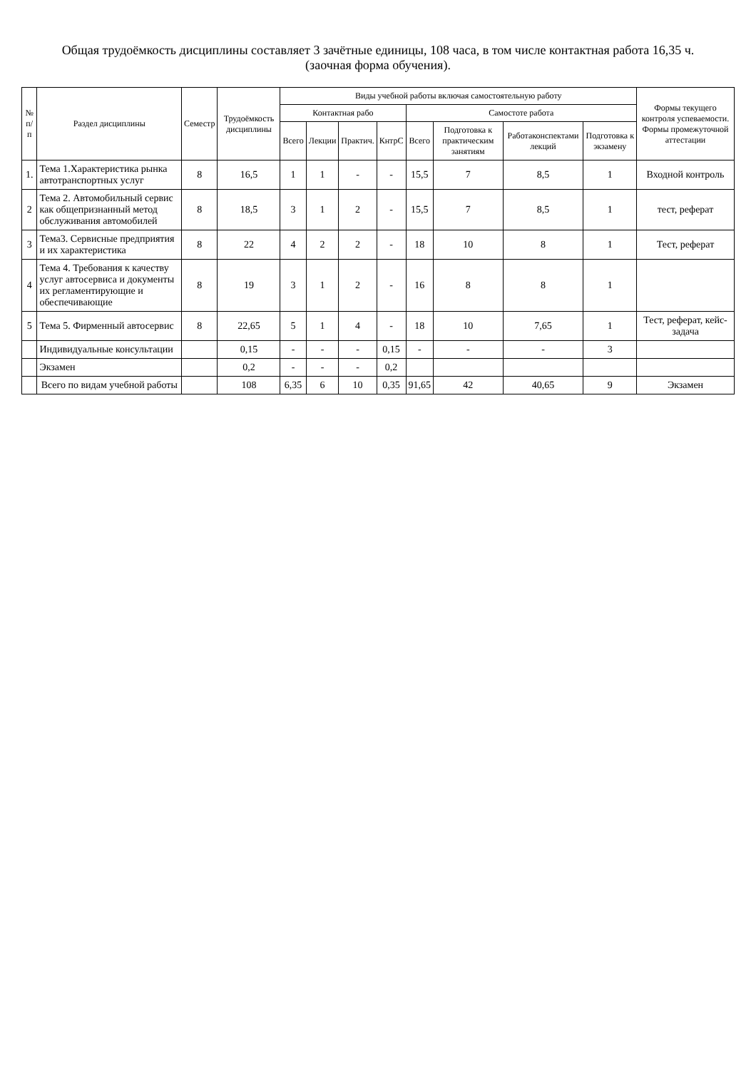Общая трудоёмкость дисциплины составляет 3 зачётные единицы, 108 часа, в том числе контактная работа 16,35 ч.
(заочная форма обучения).
| № п/п | Раздел дисциплины | Семестр | Трудоёмкость дисциплины | Виды учебной работы включая самостоятельную работу | | | | | | | | Формы текущего контроля успеваемости. Формы промежуточной аттестации |
| --- | --- | --- | --- | --- | --- | --- | --- | --- | --- | --- | --- | --- |
| | | | | Контактная рабо | | | | Самостоте работа | | | | |
| | | | | Всего | Лекции | Практич. | КнтрС | Всего | Подготовка к практическим занятиям | Работаконспектами лекций | Подготовка к экзамену | |
| 1. | Тема 1.Характеристика рынка автотранспортных услуг | 8 | 16,5 | 1 | 1 | - | - | 15,5 | 7 | 8,5 | 1 | Входной контроль |
| 2 | Тема 2. Автомобильный сервис как общепризнанный метод обслуживания автомобилей | 8 | 18,5 | 3 | 1 | 2 | - | 15,5 | 7 | 8,5 | 1 | тест, реферат |
| 3 | Тема3. Сервисные предприятия и их характеристика | 8 | 22 | 4 | 2 | 2 | - | 18 | 10 | 8 | 1 | Тест, реферат |
| 4 | Тема 4. Требования к качеству услуг автосервиса и документы их регламентирующие и обеспечивающие | 8 | 19 | 3 | 1 | 2 | - | 16 | 8 | 8 | 1 | |
| 5 | Тема 5. Фирменный автосервис | 8 | 22,65 | 5 | 1 | 4 | - | 18 | 10 | 7,65 | 1 | Тест, реферат, кейс-задача |
| | Индивидуальные консультации | | 0,15 | - | - | - | 0,15 | - | - | - | 3 | |
| | Экзамен | | 0,2 | - | - | - | 0,2 | | | | | |
| | Всего по видам учебной работы | | 108 | 6,35 | 6 | 10 | 0,35 | 91,65 | 42 | 40,65 | 9 | Экзамен |